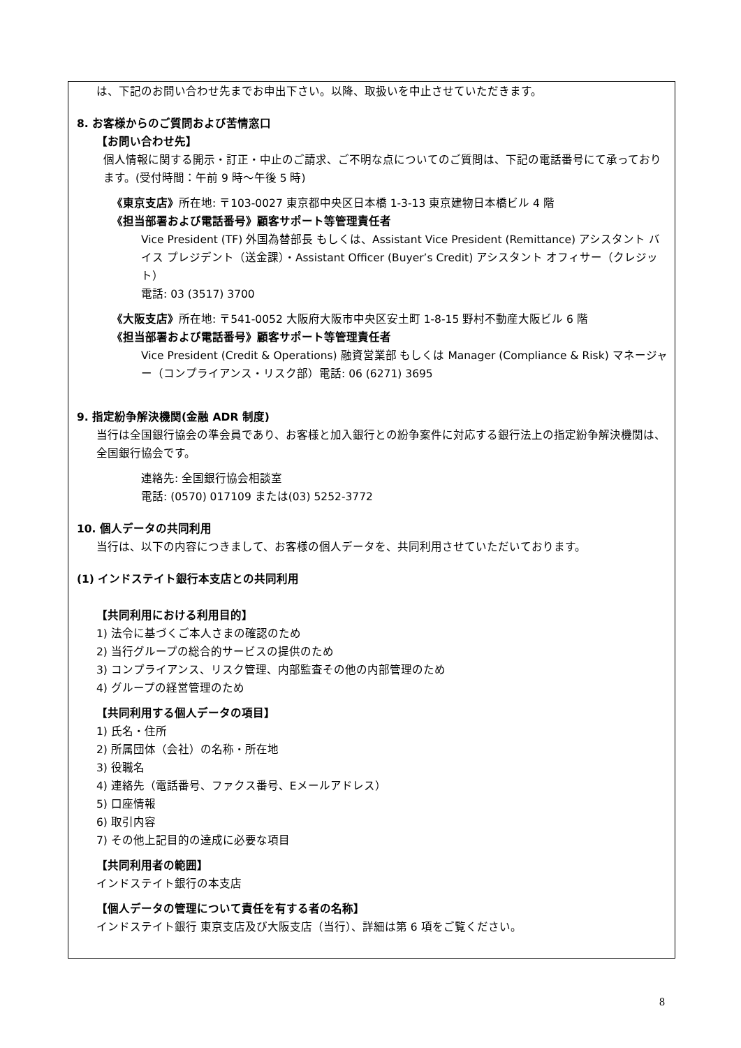は、下記のお問い合わせ先までお申出下さい。以降、取扱いを中止させていただきます。
8. お客様からのご質問および苦情窓口
【お問い合わせ先】
個人情報に関する開示・訂正・中止のご請求、ご不明な点についてのご質問は、下記の電話番号にて承っております。(受付時間：午前 9 時～午後 5 時)
《東京支店》所在地: 〒103-0027 東京都中央区日本橋 1-3-13 東京建物日本橋ビル 4 階
《担当部署および電話番号》顧客サポート等管理責任者
Vice President (TF) 外国為替部長 もしくは、Assistant Vice President (Remittance) アシスタント バイス プレジデント（送金課）・Assistant Officer (Buyer’s Credit) アシスタント オフィサー（クレジット）
電話: 03 (3517) 3700
《大阪支店》所在地: 〒541-0052 大阪府大阪市中央区安土町 1-8-15 野村不動産大阪ビル 6 階
《担当部署および電話番号》顧客サポート等管理責任者
Vice President (Credit & Operations) 融資営業部 もしくは Manager (Compliance & Risk) マネージャー（コンプライアンス・リスク部）電話: 06 (6271) 3695
9. 指定紛争解決機関(金融 ADR 制度)
当行は全国銀行協会の準会員であり、お客様と加入銀行との紛争案件に対応する銀行法上の指定紛争解決機関は、全国銀行協会です。
連絡先: 全国銀行協会相談室
電話: (0570) 017109 または(03) 5252-3772
10. 個人データの共同利用
当行は、以下の内容につきまして、お客様の個人データを、共同利用させていただいております。
(1) インドステイト銀行本支店との共同利用
【共同利用における利用目的】
1) 法令に基づくご本人さまの確認のため
2) 当行グループの総合的サービスの提供のため
3) コンプライアンス、リスク管理、内部監査その他の内部管理のため
4) グループの経営管理のため
【共同利用する個人データの項目】
1) 氏名・住所
2) 所属団体（会社）の名称・所在地
3) 役職名
4) 連絡先（電話番号、ファクス番号、Eメールアドレス）
5) 口座情報
6) 取引内容
7) その他上記目的の達成に必要な項目
【共同利用者の範囲】
インドステイト銀行の本支店
【個人データの管理について責任を有する者の名称】
インドステイト銀行 東京支店及び大阪支店（当行）、詳細は第 6 項をご覧ください。
8